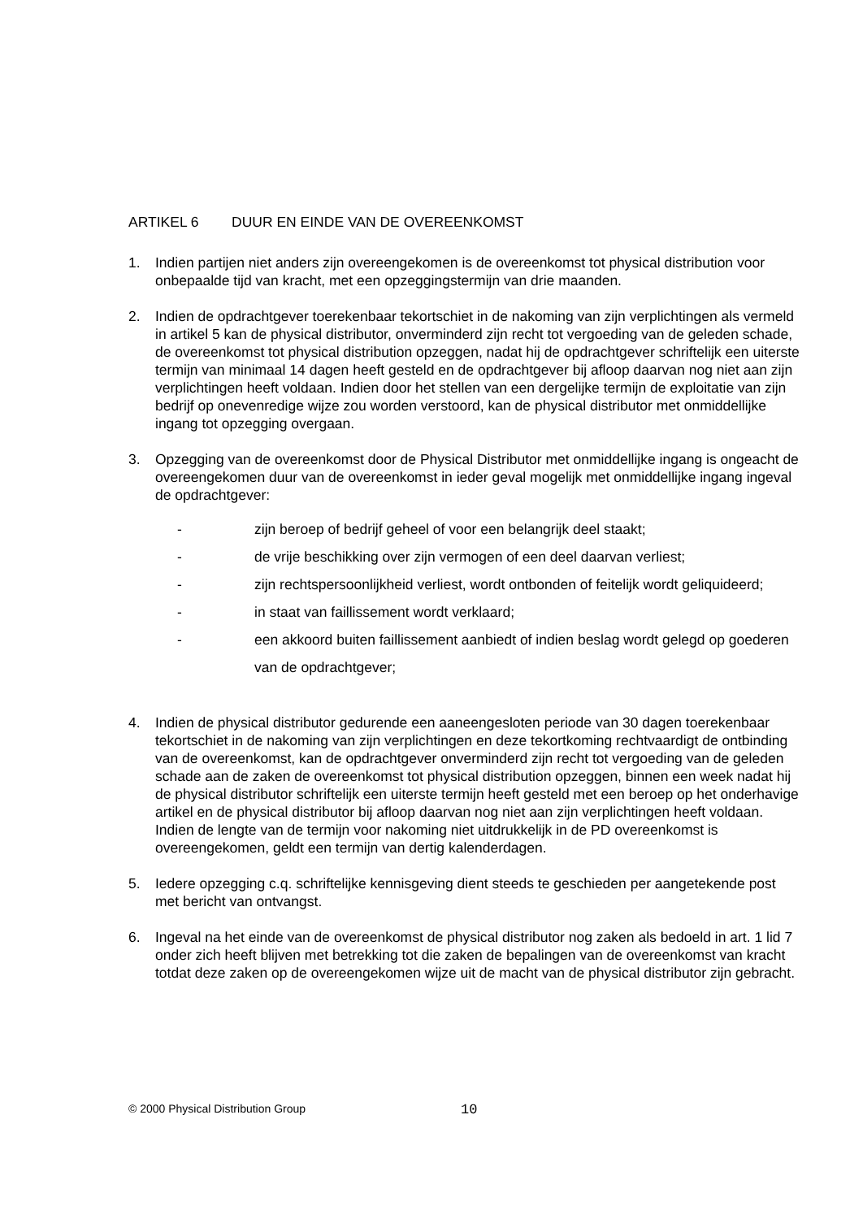ARTIKEL 6 DUUR EN EINDE VAN DE OVEREENKOMST
1. Indien partijen niet anders zijn overeengekomen is de overeenkomst tot physical distribution voor onbepaalde tijd van kracht, met een opzeggingstermijn van drie maanden.
2. Indien de opdrachtgever toerekenbaar tekortschiet in de nakoming van zijn verplichtingen als vermeld in artikel 5 kan de physical distributor, onverminderd zijn recht tot vergoeding van de geleden schade, de overeenkomst tot physical distribution opzeggen, nadat hij de opdrachtgever schriftelijk een uiterste termijn van minimaal 14 dagen heeft gesteld en de opdrachtgever bij afloop daarvan nog niet aan zijn verplichtingen heeft voldaan. Indien door het stellen van een dergelijke termijn de exploitatie van zijn bedrijf op onevenredige wijze zou worden verstoord, kan de physical distributor met onmiddellijke ingang tot opzegging overgaan.
3. Opzegging van de overeenkomst door de Physical Distributor met onmiddellijke ingang is ongeacht de overeengekomen duur van de overeenkomst in ieder geval mogelijk met onmiddellijke ingang ingeval de opdrachtgever:
- zijn beroep of bedrijf geheel of voor een belangrijk deel staakt;
- de vrije beschikking over zijn vermogen of een deel daarvan verliest;
- zijn rechtspersoonlijkheid verliest, wordt ontbonden of feitelijk wordt geliquideerd;
- in staat van faillissement wordt verklaard;
-
een akkoord buiten faillissement aanbiedt of indien beslag wordt gelegd op goederen van de opdrachtgever;
4. Indien de physical distributor gedurende een aaneengesloten periode van 30 dagen toerekenbaar tekortschiet in de nakoming van zijn verplichtingen en deze tekortkoming rechtvaardigt de ontbinding van de overeenkomst, kan de opdrachtgever onverminderd zijn recht tot vergoeding van de geleden schade aan de zaken de overeenkomst tot physical distribution opzeggen, binnen een week nadat hij de physical distributor schriftelijk een uiterste termijn heeft gesteld met een beroep op het onderhavige artikel en de physical distributor bij afloop daarvan nog niet aan zijn verplichtingen heeft voldaan. Indien de lengte van de termijn voor nakoming niet uitdrukkelijk in de PD overeenkomst is overeengekomen, geldt een termijn van dertig kalenderdagen.
5. Iedere opzegging c.q. schriftelijke kennisgeving dient steeds te geschieden per aangetekende post met bericht van ontvangst.
6. Ingeval na het einde van de overeenkomst de physical distributor nog zaken als bedoeld in art. 1 lid 7 onder zich heeft blijven met betrekking tot die zaken de bepalingen van de overeenkomst van kracht totdat deze zaken op de overeengekomen wijze uit de macht van de physical distributor zijn gebracht.
© 2000 Physical Distribution Group
10